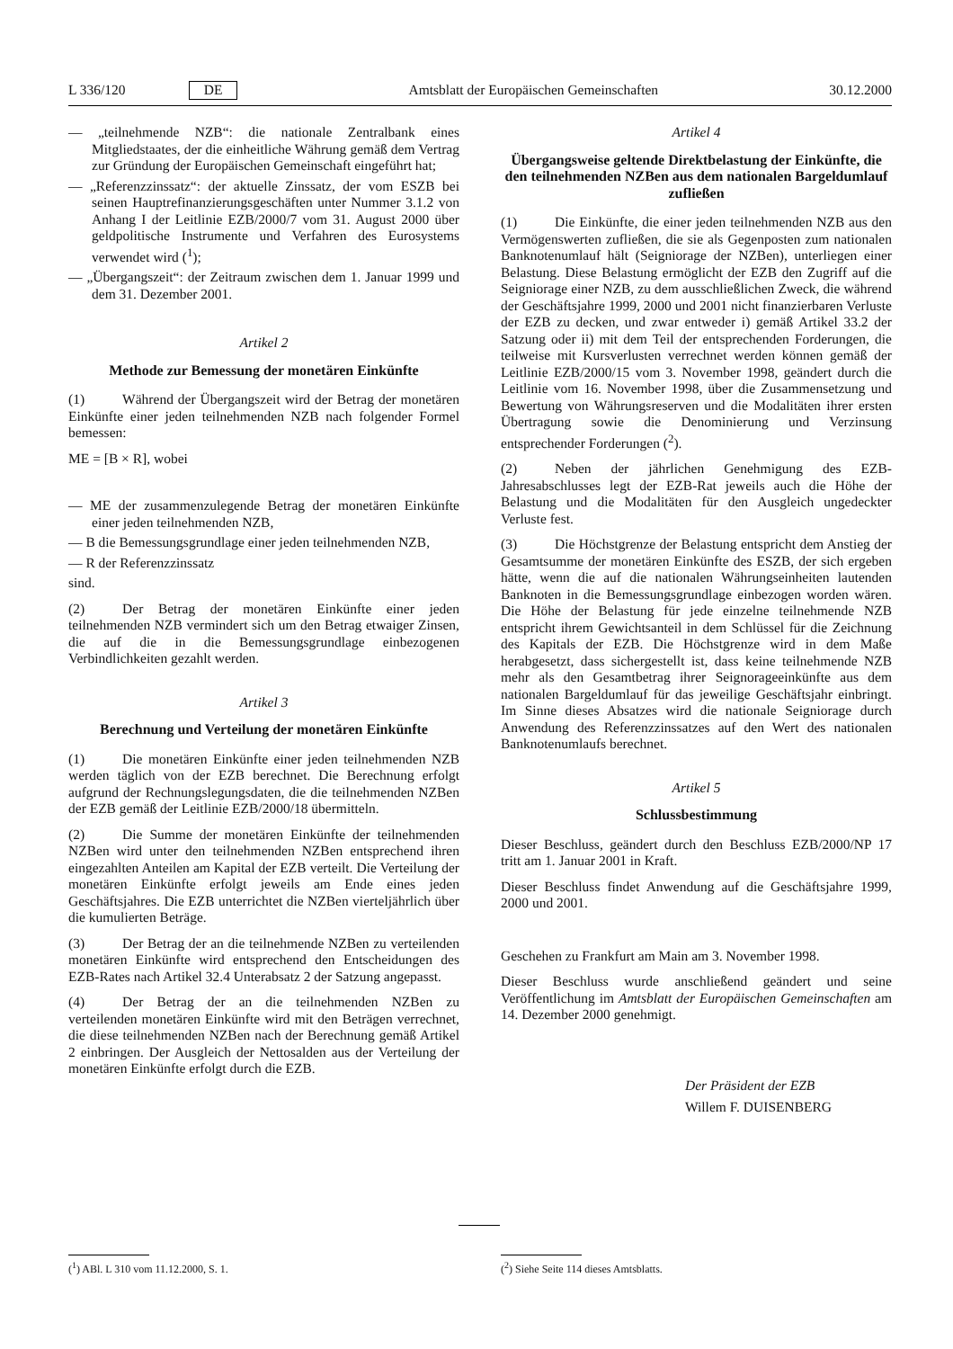L 336/120 DE Amtsblatt der Europäischen Gemeinschaften 30.12.2000
— „teilnehmende NZB“: die nationale Zentralbank eines Mitgliedstaates, der die einheitliche Währung gemäß dem Vertrag zur Gründung der Europäischen Gemeinschaft eingeführt hat;
— „Referenzzinssatz“: der aktuelle Zinssatz, der vom ESZB bei seinen Hauptrefinanzierungsgeschäften unter Nummer 3.1.2 von Anhang I der Leitlinie EZB/2000/7 vom 31. August 2000 über geldpolitische Instrumente und Verfahren des Eurosystems verwendet wird (<sup>1</sup>);
— „Übergangszeit“: der Zeitraum zwischen dem 1. Januar 1999 und dem 31. Dezember 2001.
Artikel 2
Methode zur Bemessung der monetären Einkünfte
(1) Während der Übergangszeit wird der Betrag der monetären Einkünfte einer jeden teilnehmenden NZB nach folgender Formel bemessen:
ME = [B × R], wobei
— ME der zusammenzulegende Betrag der monetären Einkünfte einer jeden teilnehmenden NZB,
— B die Bemessungsgrundlage einer jeden teilnehmenden NZB,
— R der Referenzzinssatz
sind.
(2) Der Betrag der monetären Einkünfte einer jeden teilnehmenden NZB vermindert sich um den Betrag etwaiger Zinsen, die auf die in die Bemessungsgrundlage einbezogenen Verbindlichkeiten gezahlt werden.
Artikel 3
Berechnung und Verteilung der monetären Einkünfte
(1) Die monetären Einkünfte einer jeden teilnehmenden NZB werden täglich von der EZB berechnet. Die Berechnung erfolgt aufgrund der Rechnungslegungsdaten, die die teilnehmenden NZBen der EZB gemäß der Leitlinie EZB/2000/18 übermitteln.
(2) Die Summe der monetären Einkünfte der teilnehmenden NZBen wird unter den teilnehmenden NZBen entsprechend ihren eingezahlten Anteilen am Kapital der EZB verteilt. Die Verteilung der monetären Einkünfte erfolgt jeweils am Ende eines jeden Geschäftsjahres. Die EZB unterrichtet die NZBen vierteljährlich über die kumulierten Beträge.
(3) Der Betrag der an die teilnehmende NZBen zu verteilenden monetären Einkünfte wird entsprechend den Entscheidungen des EZB-Rates nach Artikel 32.4 Unterabsatz 2 der Satzung angepasst.
(4) Der Betrag der an die teilnehmenden NZBen zu verteilenden monetären Einkünfte wird mit den Beträgen verrechnet, die diese teilnehmenden NZBen nach der Berechnung gemäß Artikel 2 einbringen. Der Ausgleich der Nettosalden aus der Verteilung der monetären Einkünfte erfolgt durch die EZB.
Artikel 4
Übergangsweise geltende Direktbelastung der Einkünfte, die den teilnehmenden NZBen aus dem nationalen Bargeldumlauf zufließen
(1) Die Einkünfte, die einer jeden teilnehmenden NZB aus den Vermögenswerten zufließen, die sie als Gegenposten zum nationalen Banknotenumlauf hält (Seigniorage der NZBen), unterliegen einer Belastung. Diese Belastung ermöglicht der EZB den Zugriff auf die Seigniorage einer NZB, zu dem ausschließlichen Zweck, die während der Geschäftsjahre 1999, 2000 und 2001 nicht finanzierbaren Verluste der EZB zu decken, und zwar entweder i) gemäß Artikel 33.2 der Satzung oder ii) mit dem Teil der entsprechenden Forderungen, die teilweise mit Kursverlusten verrechnet werden können gemäß der Leitlinie EZB/2000/15 vom 3. November 1998, geändert durch die Leitlinie vom 16. November 1998, über die Zusammensetzung und Bewertung von Währungsreserven und die Modalitäten ihrer ersten Übertragung sowie die Denominierung und Verzinsung entsprechender Forderungen (<sup>2</sup>).
(2) Neben der jährlichen Genehmigung des EZB-Jahresabschlusses legt der EZB-Rat jeweils auch die Höhe der Belastung und die Modalitäten für den Ausgleich ungedeckter Verluste fest.
(3) Die Höchstgrenze der Belastung entspricht dem Anstieg der Gesamtsumme der monetären Einkünfte des ESZB, der sich ergeben hätte, wenn die auf die nationalen Währungseinheiten lautenden Banknoten in die Bemessungsgrundlage einbezogen worden wären. Die Höhe der Belastung für jede einzelne teilnehmende NZB entspricht ihrem Gewichtsanteil in dem Schlüssel für die Zeichnung des Kapitals der EZB. Die Höchstgrenze wird in dem Maße herabgesetzt, dass sichergestellt ist, dass keine teilnehmende NZB mehr als den Gesamtbetrag ihrer Seignorageeinkünfte aus dem nationalen Bargeldumlauf für das jeweilige Geschäftsjahr einbringt. Im Sinne dieses Absatzes wird die nationale Seigniorage durch Anwendung des Referenzzinssatzes auf den Wert des nationalen Banknotenumlaufs berechnet.
Artikel 5
Schlussbestimmung
Dieser Beschluss, geändert durch den Beschluss EZB/2000/NP 17 tritt am 1. Januar 2001 in Kraft.
Dieser Beschluss findet Anwendung auf die Geschäftsjahre 1999, 2000 und 2001.
Geschehen zu Frankfurt am Main am 3. November 1998.
Dieser Beschluss wurde anschließend geändert und seine Veröffentlichung im Amtsblatt der Europäischen Gemeinschaften am 14. Dezember 2000 genehmigt.
Der Präsident der EZB
Willem F. DUISENBERG
(<sup>1</sup>) ABl. L 310 vom 11.12.2000, S. 1. (<sup>2</sup>) Siehe Seite 114 dieses Amtsblatts.